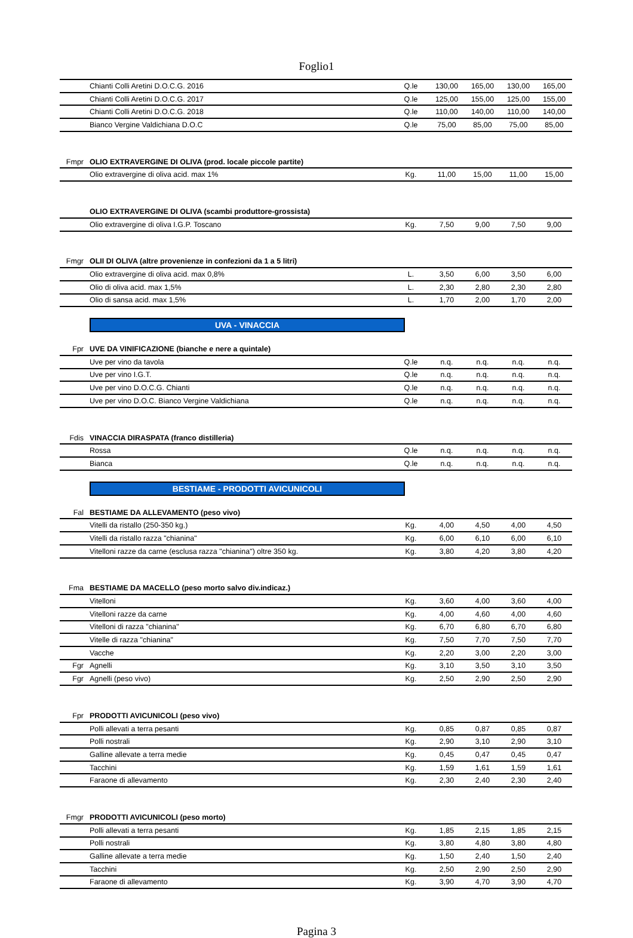Foglio1
| | Chianti Colli Aretini D.O.C.G. 2016 | Q.le | 130,00 | 165,00 | 130,00 | 165,00 |
| | Chianti Colli Aretini D.O.C.G. 2017 | Q.le | 125,00 | 155,00 | 125,00 | 155,00 |
| | Chianti Colli Aretini D.O.C.G. 2018 | Q.le | 110,00 | 140,00 | 110,00 | 140,00 |
| | Bianco Vergine Valdichiana D.O.C | Q.le | 75,00 | 85,00 | 75,00 | 85,00 |
| Fmpr | OLIO EXTRAVERGINE DI OLIVA (prod. locale piccole partite) | | | | | |
| | Olio extravergine di oliva acid. max 1% | Kg. | 11,00 | 15,00 | 11,00 | 15,00 |
| | OLIO EXTRAVERGINE DI OLIVA (scambi produttore-grossista) | | | | | |
| | Olio extravergine di oliva I.G.P. Toscano | Kg. | 7,50 | 9,00 | 7,50 | 9,00 |
| Fmgr | OLII DI OLIVA (altre provenienze in confezioni da 1 a 5 litri) | | | | | |
| | Olio extravergine di oliva acid. max 0,8% | L. | 3,50 | 6,00 | 3,50 | 6,00 |
| | Olio di oliva acid. max 1,5% | L. | 2,30 | 2,80 | 2,30 | 2,80 |
| | Olio di sansa acid. max 1,5% | L. | 1,70 | 2,00 | 1,70 | 2,00 |
UVA - VINACCIA
| Fpr | UVE DA VINIFICAZIONE (bianche e nere a quintale) | | | | | |
| | Uve per vino da tavola | Q.le | n.q. | n.q. | n.q. | n.q. |
| | Uve per vino I.G.T. | Q.le | n.q. | n.q. | n.q. | n.q. |
| | Uve per vino D.O.C.G. Chianti | Q.le | n.q. | n.q. | n.q. | n.q. |
| | Uve per vino D.O.C. Bianco Vergine Valdichiana | Q.le | n.q. | n.q. | n.q. | n.q. |
| Fdis | VINACCIA DIRASPATA (franco distilleria) | | | | | |
| | Rossa | Q.le | n.q. | n.q. | n.q. | n.q. |
| | Bianca | Q.le | n.q. | n.q. | n.q. | n.q. |
BESTIAME - PRODOTTI AVICUNICOLI
| Fal | BESTIAME DA ALLEVAMENTO (peso vivo) | | | | | |
| | Vitelli da ristallo (250-350 kg.) | Kg. | 4,00 | 4,50 | 4,00 | 4,50 |
| | Vitelli da ristallo razza "chianina" | Kg. | 6,00 | 6,10 | 6,00 | 6,10 |
| | Vitelloni razze da carne (esclusa razza "chianina") oltre 350 kg. | Kg. | 3,80 | 4,20 | 3,80 | 4,20 |
| Fma | BESTIAME DA MACELLO (peso morto salvo div.indicaz.) | | | | | |
| | Vitelloni | Kg. | 3,60 | 4,00 | 3,60 | 4,00 |
| | Vitelloni razze da carne | Kg. | 4,00 | 4,60 | 4,00 | 4,60 |
| | Vitelloni di razza "chianina" | Kg. | 6,70 | 6,80 | 6,70 | 6,80 |
| | Vitelle di razza "chianina" | Kg. | 7,50 | 7,70 | 7,50 | 7,70 |
| | Vacche | Kg. | 2,20 | 3,00 | 2,20 | 3,00 |
| Fgr | Agnelli | Kg. | 3,10 | 3,50 | 3,10 | 3,50 |
| Fgr | Agnelli (peso vivo) | Kg. | 2,50 | 2,90 | 2,50 | 2,90 |
| Fpr | PRODOTTI AVICUNICOLI (peso vivo) | | | | | |
| | Polli allevati a terra pesanti | Kg. | 0,85 | 0,87 | 0,85 | 0,87 |
| | Polli nostrali | Kg. | 2,90 | 3,10 | 2,90 | 3,10 |
| | Galline allevate a terra medie | Kg. | 0,45 | 0,47 | 0,45 | 0,47 |
| | Tacchini | Kg. | 1,59 | 1,61 | 1,59 | 1,61 |
| | Faraone di allevamento | Kg. | 2,30 | 2,40 | 2,30 | 2,40 |
| Fmgr | PRODOTTI AVICUNICOLI (peso morto) | | | | | |
| | Polli allevati a terra pesanti | Kg. | 1,85 | 2,15 | 1,85 | 2,15 |
| | Polli nostrali | Kg. | 3,80 | 4,80 | 3,80 | 4,80 |
| | Galline allevate a terra medie | Kg. | 1,50 | 2,40 | 1,50 | 2,40 |
| | Tacchini | Kg. | 2,50 | 2,90 | 2,50 | 2,90 |
| | Faraone di allevamento | Kg. | 3,90 | 4,70 | 3,90 | 4,70 |
Pagina 3